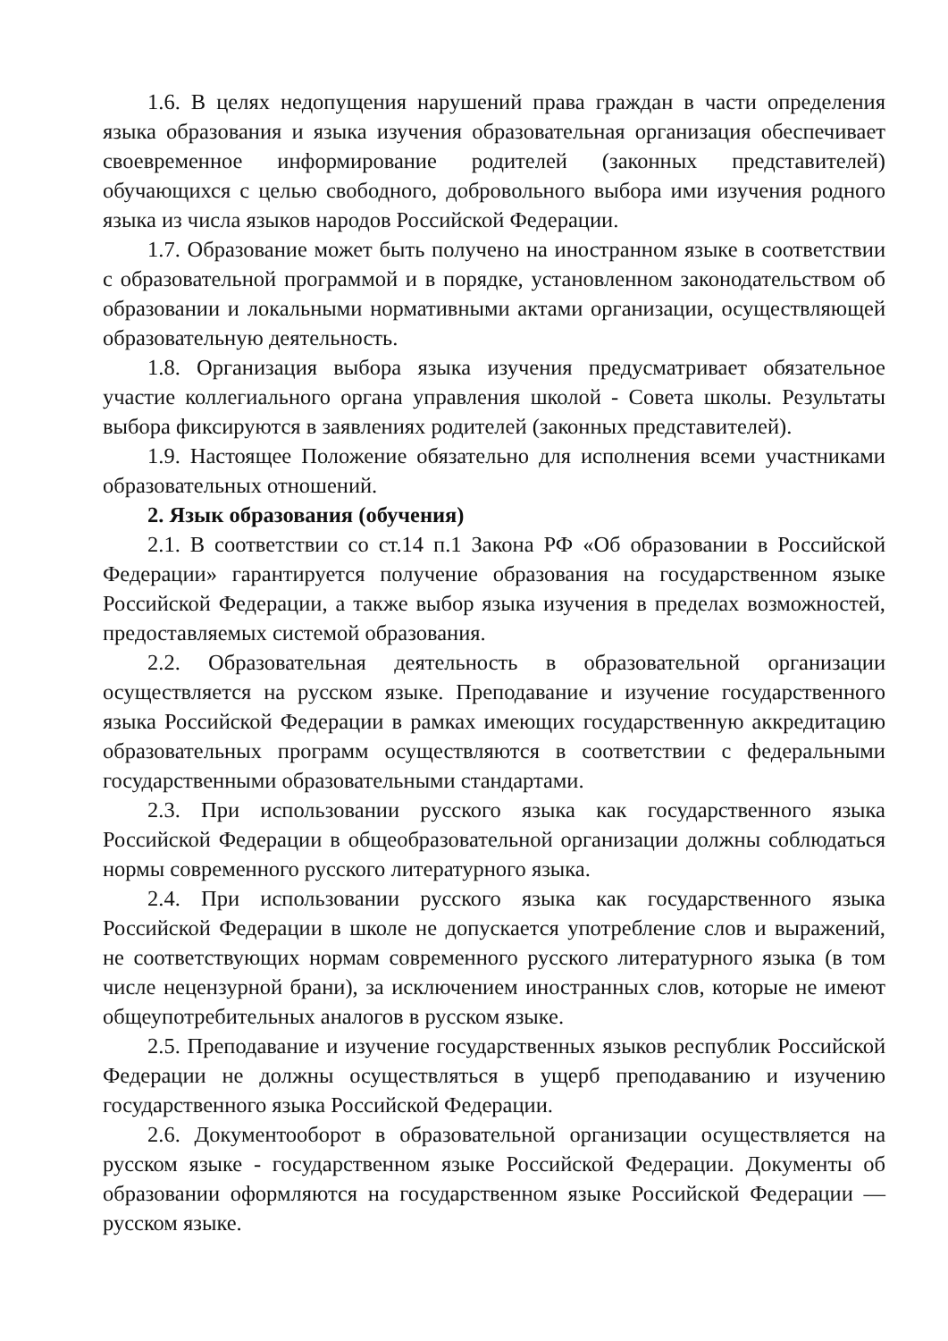1.6. В целях недопущения нарушений права граждан в части определения языка образования и языка изучения образовательная организация обеспечивает своевременное информирование родителей (законных представителей) обучающихся с целью свободного, добровольного выбора ими изучения родного языка из числа языков народов Российской Федерации.
1.7. Образование может быть получено на иностранном языке в соответствии с образовательной программой и в порядке, установленном законодательством об образовании и локальными нормативными актами организации, осуществляющей образовательную деятельность.
1.8. Организация выбора языка изучения предусматривает обязательное участие коллегиального органа управления школой - Совета школы. Результаты выбора фиксируются в заявлениях родителей (законных представителей).
1.9. Настоящее Положение обязательно для исполнения всеми участниками образовательных отношений.
2. Язык образования (обучения)
2.1. В соответствии со ст.14 п.1 Закона РФ «Об образовании в Российской Федерации» гарантируется получение образования на государственном языке Российской Федерации, а также выбор языка изучения в пределах возможностей, предоставляемых системой образования.
2.2. Образовательная деятельность в образовательной организации осуществляется на русском языке. Преподавание и изучение государственного языка Российской Федерации в рамках имеющих государственную аккредитацию образовательных программ осуществляются в соответствии с федеральными государственными образовательными стандартами.
2.3. При использовании русского языка как государственного языка Российской Федерации в общеобразовательной организации должны соблюдаться нормы современного русского литературного языка.
2.4. При использовании русского языка как государственного языка Российской Федерации в школе не допускается употребление слов и выражений, не соответствующих нормам современного русского литературного языка (в том числе нецензурной брани), за исключением иностранных слов, которые не имеют общеупотребительных аналогов в русском языке.
2.5. Преподавание и изучение государственных языков республик Российской Федерации не должны осуществляться в ущерб преподаванию и изучению государственного языка Российской Федерации.
2.6. Документооборот в образовательной организации осуществляется на русском языке - государственном языке Российской Федерации. Документы об образовании оформляются на государственном языке Российской Федерации — русском языке.